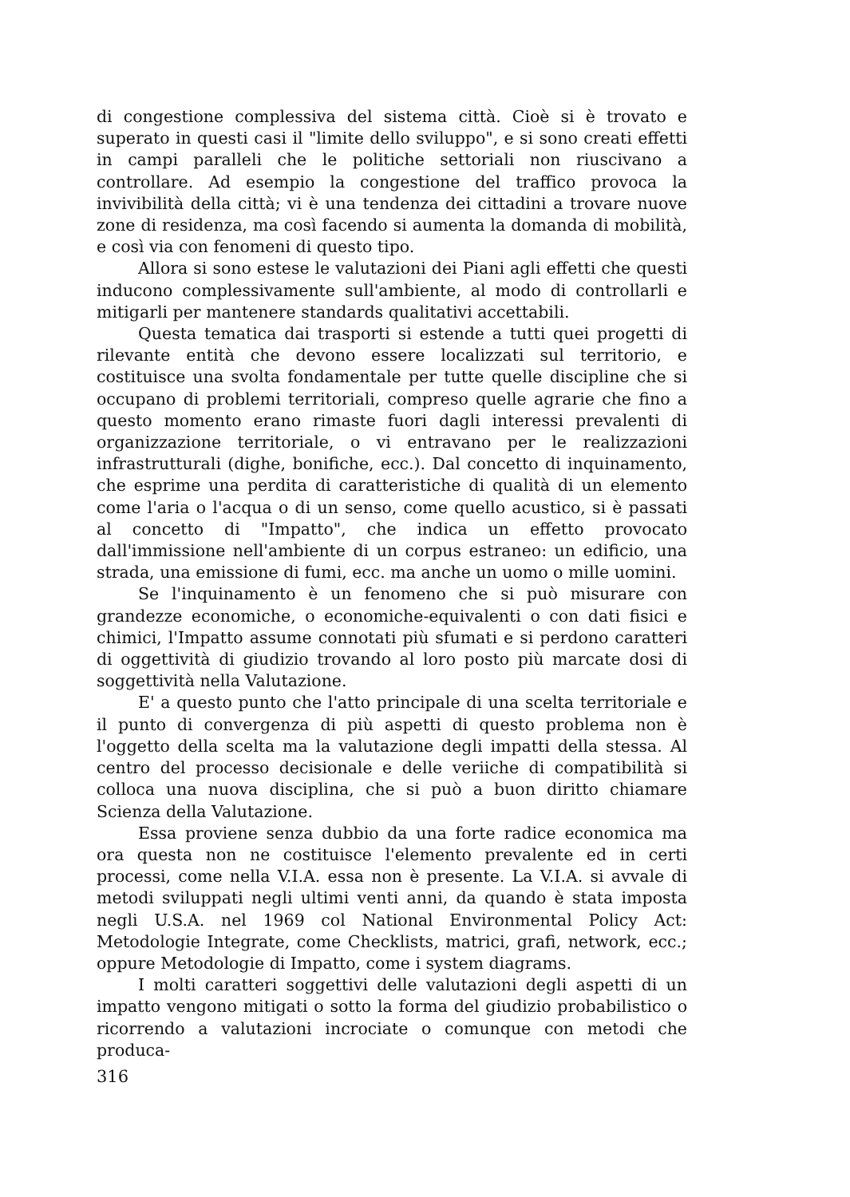di congestione complessiva del sistema città. Cioè si è trovato e superato in questi casi il "limite dello sviluppo", e si sono creati effetti in campi paralleli che le politiche settoriali non riuscivano a controllare. Ad esempio la congestione del traffico provoca la invivibilità della città; vi è una tendenza dei cittadini a trovare nuove zone di residenza, ma così facendo si aumenta la domanda di mobilità, e così via con fenomeni di questo tipo.
Allora si sono estese le valutazioni dei Piani agli effetti che questi inducono complessivamente sull'ambiente, al modo di controllarli e mitigarli per mantenere standards qualitativi accettabili.
Questa tematica dai trasporti si estende a tutti quei progetti di rilevante entità che devono essere localizzati sul territorio, e costituisce una svolta fondamentale per tutte quelle discipline che si occupano di problemi territoriali, compreso quelle agrarie che fino a questo momento erano rimaste fuori dagli interessi prevalenti di organizzazione territoriale, o vi entravano per le realizzazioni infrastrutturali (dighe, bonifiche, ecc.). Dal concetto di inquinamento, che esprime una perdita di caratteristiche di qualità di un elemento come l'aria o l'acqua o di un senso, come quello acustico, si è passati al concetto di "Impatto", che indica un effetto provocato dall'immissione nell'ambiente di un corpus estraneo: un edificio, una strada, una emissione di fumi, ecc. ma anche un uomo o mille uomini.
Se l'inquinamento è un fenomeno che si può misurare con grandezze economiche, o economiche-equivalenti o con dati fisici e chimici, l'Impatto assume connotati più sfumati e si perdono caratteri di oggettività di giudizio trovando al loro posto più marcate dosi di soggettività nella Valutazione.
E' a questo punto che l'atto principale di una scelta territoriale e il punto di convergenza di più aspetti di questo problema non è l'oggetto della scelta ma la valutazione degli impatti della stessa. Al centro del processo decisionale e delle veriiche di compatibilità si colloca una nuova disciplina, che si può a buon diritto chiamare Scienza della Valutazione.
Essa proviene senza dubbio da una forte radice economica ma ora questa non ne costituisce l'elemento prevalente ed in certi processi, come nella V.I.A. essa non è presente. La V.I.A. si avvale di metodi sviluppati negli ultimi venti anni, da quando è stata imposta negli U.S.A. nel 1969 col National Environmental Policy Act: Metodologie Integrate, come Checklists, matrici, grafi, network, ecc.; oppure Metodologie di Impatto, come i system diagrams.
I molti caratteri soggettivi delle valutazioni degli aspetti di un impatto vengono mitigati o sotto la forma del giudizio probabilistico o ricorrendo a valutazioni incrociate o comunque con metodi che produca-
316